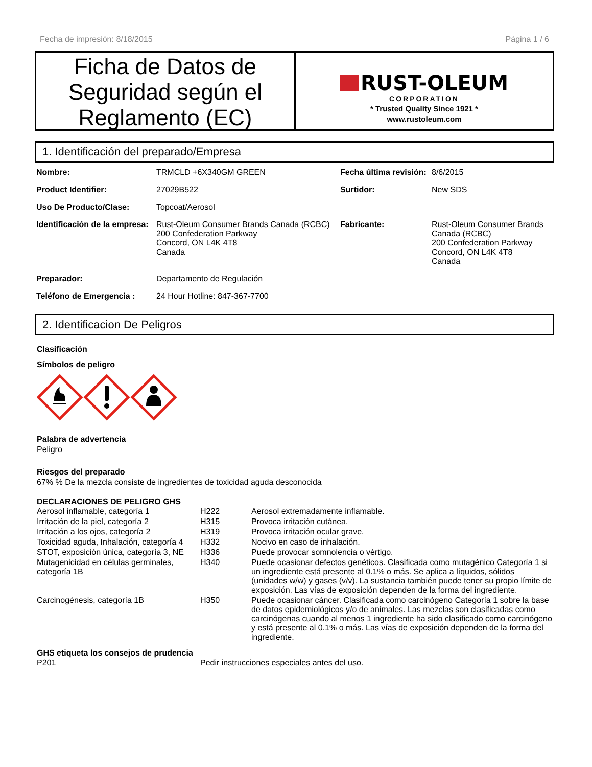Fecha de impresión: 8/18/2015 Página 1 / 6
Ficha de Datos de Seguridad según el Reglamento (EC)
RUST-OLEUM
CORPORATION
* Trusted Quality Since 1921 *
www.rustoleum.com
1. Identificación del preparado/Empresa
| Nombre: | TRMCLD +6X340GM GREEN | Fecha última revisión: | 8/6/2015 |
| Product Identifier: | 27029B522 | Surtidor: | New SDS |
| Uso De Producto/Clase: | Topcoat/Aerosol | | |
| Identificación de la empresa: | Rust-Oleum Consumer Brands Canada (RCBC) 200 Confederation Parkway Concord, ON L4K 4T8 Canada | Fabricante: | Rust-Oleum Consumer Brands Canada (RCBC) 200 Confederation Parkway Concord, ON L4K 4T8 Canada |
| Preparador: | Departamento de Regulación | | |
| Teléfono de Emergencia : | 24 Hour Hotline: 847-367-7700 | | |
2. Identificacion De Peligros
Clasificación
Símbolos de peligro
Palabra de advertencia
Peligro
Riesgos del preparado
67% % De la mezcla consiste de ingredientes de toxicidad aguda desconocida
DECLARACIONES DE PELIGRO GHS
| Aerosol inflamable, categoría 1 | H222 | Aerosol extremadamente inflamable. |
| Irritación de la piel, categoría 2 | H315 | Provoca irritación cutánea. |
| Irritación a los ojos, categoría 2 | H319 | Provoca irritación ocular grave. |
| Toxicidad aguda, Inhalación, categoría 4 | H332 | Nocivo en caso de inhalación. |
| STOT, exposición única, categoría 3, NE | H336 | Puede provocar somnolencia o vértigo. |
| Mutagenicidad en células germinales, categoría 1B | H340 | Puede ocasionar defectos genéticos. Clasificada como mutagénico Categoría 1 si un ingrediente está presente al 0.1% o más. Se aplica a líquidos, sólidos (unidades w/w) y gases (v/v). La sustancia también puede tener su propio límite de exposición. Las vías de exposición dependen de la forma del ingrediente. |
| Carcinogénesis, categoría 1B | H350 | Puede ocasionar cáncer. Clasificada como carcinógeno Categoría 1 sobre la base de datos epidemiológicos y/o de animales. Las mezclas son clasificadas como carcinógenas cuando al menos 1 ingrediente ha sido clasificado como carcinógeno y está presente al 0.1% o más. Las vías de exposición dependen de la forma del ingrediente. |
GHS etiqueta los consejos de prudencia
| P201 | Pedir instrucciones especiales antes del uso. |